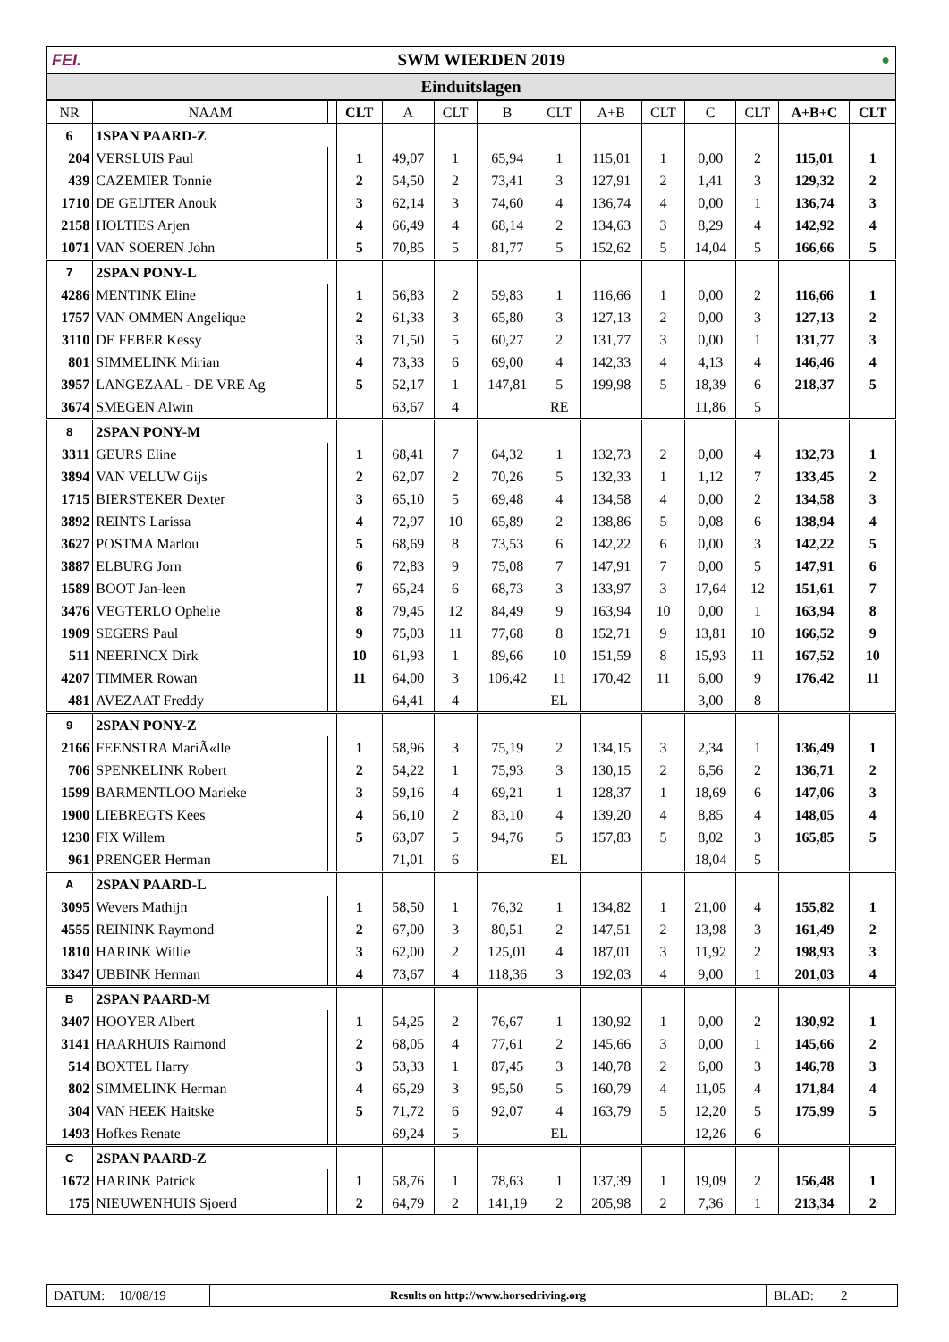FEI. SWM WIERDEN 2019 ●
Einduitslagen
| NR | NAAM | | CLT | A | CLT | B | CLT | A+B | CLT | C | CLT | A+B+C | CLT |
| --- | --- | --- | --- | --- | --- | --- | --- | --- | --- | --- | --- | --- | --- |
| 6 | 1SPAN PAARD-Z | | | | | | | | | | | | |
| 204 | VERSLUIS Paul | | 1 | 49,07 | 1 | 65,94 | 1 | 115,01 | 1 | 0,00 | 2 | 115,01 | 1 |
| 439 | CAZEMIER Tonnie | | 2 | 54,50 | 2 | 73,41 | 3 | 127,91 | 2 | 1,41 | 3 | 129,32 | 2 |
| 1710 | DE GEIJTER Anouk | | 3 | 62,14 | 3 | 74,60 | 4 | 136,74 | 4 | 0,00 | 1 | 136,74 | 3 |
| 2158 | HOLTIES Arjen | | 4 | 66,49 | 4 | 68,14 | 2 | 134,63 | 3 | 8,29 | 4 | 142,92 | 4 |
| 1071 | VAN SOEREN John | | 5 | 70,85 | 5 | 81,77 | 5 | 152,62 | 5 | 14,04 | 5 | 166,66 | 5 |
| 7 | 2SPAN PONY-L | | | | | | | | | | | | |
| 4286 | MENTINK Eline | | 1 | 56,83 | 2 | 59,83 | 1 | 116,66 | 1 | 0,00 | 2 | 116,66 | 1 |
| 1757 | VAN OMMEN Angelique | | 2 | 61,33 | 3 | 65,80 | 3 | 127,13 | 2 | 0,00 | 3 | 127,13 | 2 |
| 3110 | DE FEBER Kessy | | 3 | 71,50 | 5 | 60,27 | 2 | 131,77 | 3 | 0,00 | 1 | 131,77 | 3 |
| 801 | SIMMELINK Mirian | | 4 | 73,33 | 6 | 69,00 | 4 | 142,33 | 4 | 4,13 | 4 | 146,46 | 4 |
| 3957 | LANGEZAAL - DE VRE Ag | | 5 | 52,17 | 1 | 147,81 | 5 | 199,98 | 5 | 18,39 | 6 | 218,37 | 5 |
| 3674 | SMEGEN Alwin | | | 63,67 | 4 | | RE | | | 11,86 | 5 | | |
| 8 | 2SPAN PONY-M | | | | | | | | | | | | |
| 3311 | GEURS Eline | | 1 | 68,41 | 7 | 64,32 | 1 | 132,73 | 2 | 0,00 | 4 | 132,73 | 1 |
| 3894 | VAN VELUW Gijs | | 2 | 62,07 | 2 | 70,26 | 5 | 132,33 | 1 | 1,12 | 7 | 133,45 | 2 |
| 1715 | BIERSTEKER Dexter | | 3 | 65,10 | 5 | 69,48 | 4 | 134,58 | 4 | 0,00 | 2 | 134,58 | 3 |
| 3892 | REINTS Larissa | | 4 | 72,97 | 10 | 65,89 | 2 | 138,86 | 5 | 0,08 | 6 | 138,94 | 4 |
| 3627 | POSTMA Marlou | | 5 | 68,69 | 8 | 73,53 | 6 | 142,22 | 6 | 0,00 | 3 | 142,22 | 5 |
| 3887 | ELBURG Jorn | | 6 | 72,83 | 9 | 75,08 | 7 | 147,91 | 7 | 0,00 | 5 | 147,91 | 6 |
| 1589 | BOOT Jan-leen | | 7 | 65,24 | 6 | 68,73 | 3 | 133,97 | 3 | 17,64 | 12 | 151,61 | 7 |
| 3476 | VEGTERLO Ophelie | | 8 | 79,45 | 12 | 84,49 | 9 | 163,94 | 10 | 0,00 | 1 | 163,94 | 8 |
| 1909 | SEGERS Paul | | 9 | 75,03 | 11 | 77,68 | 8 | 152,71 | 9 | 13,81 | 10 | 166,52 | 9 |
| 511 | NEERINCX Dirk | | 10 | 61,93 | 1 | 89,66 | 10 | 151,59 | 8 | 15,93 | 11 | 167,52 | 10 |
| 4207 | TIMMER Rowan | | 11 | 64,00 | 3 | 106,42 | 11 | 170,42 | 11 | 6,00 | 9 | 176,42 | 11 |
| 481 | AVEZAAT Freddy | | | 64,41 | 4 | | EL | | | 3,00 | 8 | | |
| 9 | 2SPAN PONY-Z | | | | | | | | | | | | |
| 2166 | FEENSTRA MariÃ«lle | | 1 | 58,96 | 3 | 75,19 | 2 | 134,15 | 3 | 2,34 | 1 | 136,49 | 1 |
| 706 | SPENKELINK Robert | | 2 | 54,22 | 1 | 75,93 | 3 | 130,15 | 2 | 6,56 | 2 | 136,71 | 2 |
| 1599 | BARMENTLOO Marieke | | 3 | 59,16 | 4 | 69,21 | 1 | 128,37 | 1 | 18,69 | 6 | 147,06 | 3 |
| 1900 | LIEBREGTS Kees | | 4 | 56,10 | 2 | 83,10 | 4 | 139,20 | 4 | 8,85 | 4 | 148,05 | 4 |
| 1230 | FIX Willem | | 5 | 63,07 | 5 | 94,76 | 5 | 157,83 | 5 | 8,02 | 3 | 165,85 | 5 |
| 961 | PRENGER Herman | | | 71,01 | 6 | | EL | | | 18,04 | 5 | | |
| A | 2SPAN PAARD-L | | | | | | | | | | | | |
| 3095 | Wevers Mathijn | | 1 | 58,50 | 1 | 76,32 | 1 | 134,82 | 1 | 21,00 | 4 | 155,82 | 1 |
| 4555 | REININK Raymond | | 2 | 67,00 | 3 | 80,51 | 2 | 147,51 | 2 | 13,98 | 3 | 161,49 | 2 |
| 1810 | HARINK Willie | | 3 | 62,00 | 2 | 125,01 | 4 | 187,01 | 3 | 11,92 | 2 | 198,93 | 3 |
| 3347 | UBBINK Herman | | 4 | 73,67 | 4 | 118,36 | 3 | 192,03 | 4 | 9,00 | 1 | 201,03 | 4 |
| B | 2SPAN PAARD-M | | | | | | | | | | | | |
| 3407 | HOOYER Albert | | 1 | 54,25 | 2 | 76,67 | 1 | 130,92 | 1 | 0,00 | 2 | 130,92 | 1 |
| 3141 | HAARHUIS Raimond | | 2 | 68,05 | 4 | 77,61 | 2 | 145,66 | 3 | 0,00 | 1 | 145,66 | 2 |
| 514 | BOXTEL Harry | | 3 | 53,33 | 1 | 87,45 | 3 | 140,78 | 2 | 6,00 | 3 | 146,78 | 3 |
| 802 | SIMMELINK Herman | | 4 | 65,29 | 3 | 95,50 | 5 | 160,79 | 4 | 11,05 | 4 | 171,84 | 4 |
| 304 | VAN HEEK Haitske | | 5 | 71,72 | 6 | 92,07 | 4 | 163,79 | 5 | 12,20 | 5 | 175,99 | 5 |
| 1493 | Hofkes Renate | | | 69,24 | 5 | | EL | | | 12,26 | 6 | | |
| C | 2SPAN PAARD-Z | | | | | | | | | | | | |
| 1672 | HARINK Patrick | | 1 | 58,76 | 1 | 78,63 | 1 | 137,39 | 1 | 19,09 | 2 | 156,48 | 1 |
| 175 | NIEUWENHUIS Sjoerd | | 2 | 64,79 | 2 | 141,19 | 2 | 205,98 | 2 | 7,36 | 1 | 213,34 | 2 |
DATUM: 10/08/19
Results on http://www.horsedriving.org
BLAD: 2